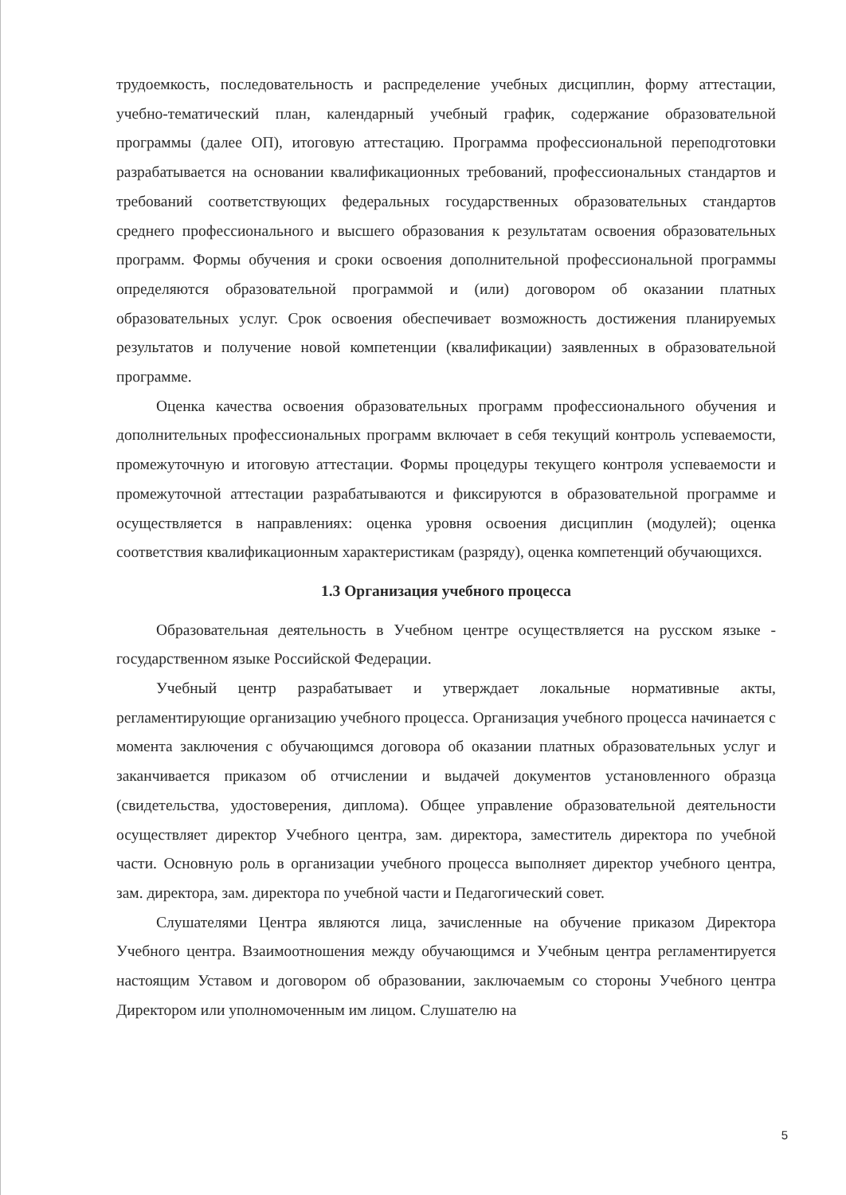трудоемкость, последовательность и распределение учебных дисциплин, форму аттестации, учебно-тематический план, календарный учебный график, содержание образовательной программы (далее ОП), итоговую аттестацию. Программа профессиональной переподготовки разрабатывается на основании квалификационных требований, профессиональных стандартов и требований соответствующих федеральных государственных образовательных стандартов среднего профессионального и высшего образования к результатам освоения образовательных программ. Формы обучения и сроки освоения дополнительной профессиональной программы определяются образовательной программой и (или) договором об оказании платных образовательных услуг. Срок освоения обеспечивает возможность достижения планируемых результатов и получение новой компетенции (квалификации) заявленных в образовательной программе.
Оценка качества освоения образовательных программ профессионального обучения и дополнительных профессиональных программ включает в себя текущий контроль успеваемости, промежуточную и итоговую аттестации. Формы процедуры текущего контроля успеваемости и промежуточной аттестации разрабатываются и фиксируются в образовательной программе и осуществляется в направлениях: оценка уровня освоения дисциплин (модулей); оценка соответствия квалификационным характеристикам (разряду), оценка компетенций обучающихся.
1.3 Организация учебного процесса
Образовательная деятельность в Учебном центре осуществляется на русском языке - государственном языке Российской Федерации.
Учебный центр разрабатывает и утверждает локальные нормативные акты, регламентирующие организацию учебного процесса. Организация учебного процесса начинается с момента заключения с обучающимся договора об оказании платных образовательных услуг и заканчивается приказом об отчислении и выдачей документов установленного образца (свидетельства, удостоверения, диплома). Общее управление образовательной деятельности осуществляет директор Учебного центра, зам. директора, заместитель директора по учебной части. Основную роль в организации учебного процесса выполняет директор учебного центра, зам. директора, зам. директора по учебной части и Педагогический совет.
Слушателями Центра являются лица, зачисленные на обучение приказом Директора Учебного центра. Взаимоотношения между обучающимся и Учебным центра регламентируется настоящим Уставом и договором об образовании, заключаемым со стороны Учебного центра Директором или уполномоченным им лицом. Слушателю на
5